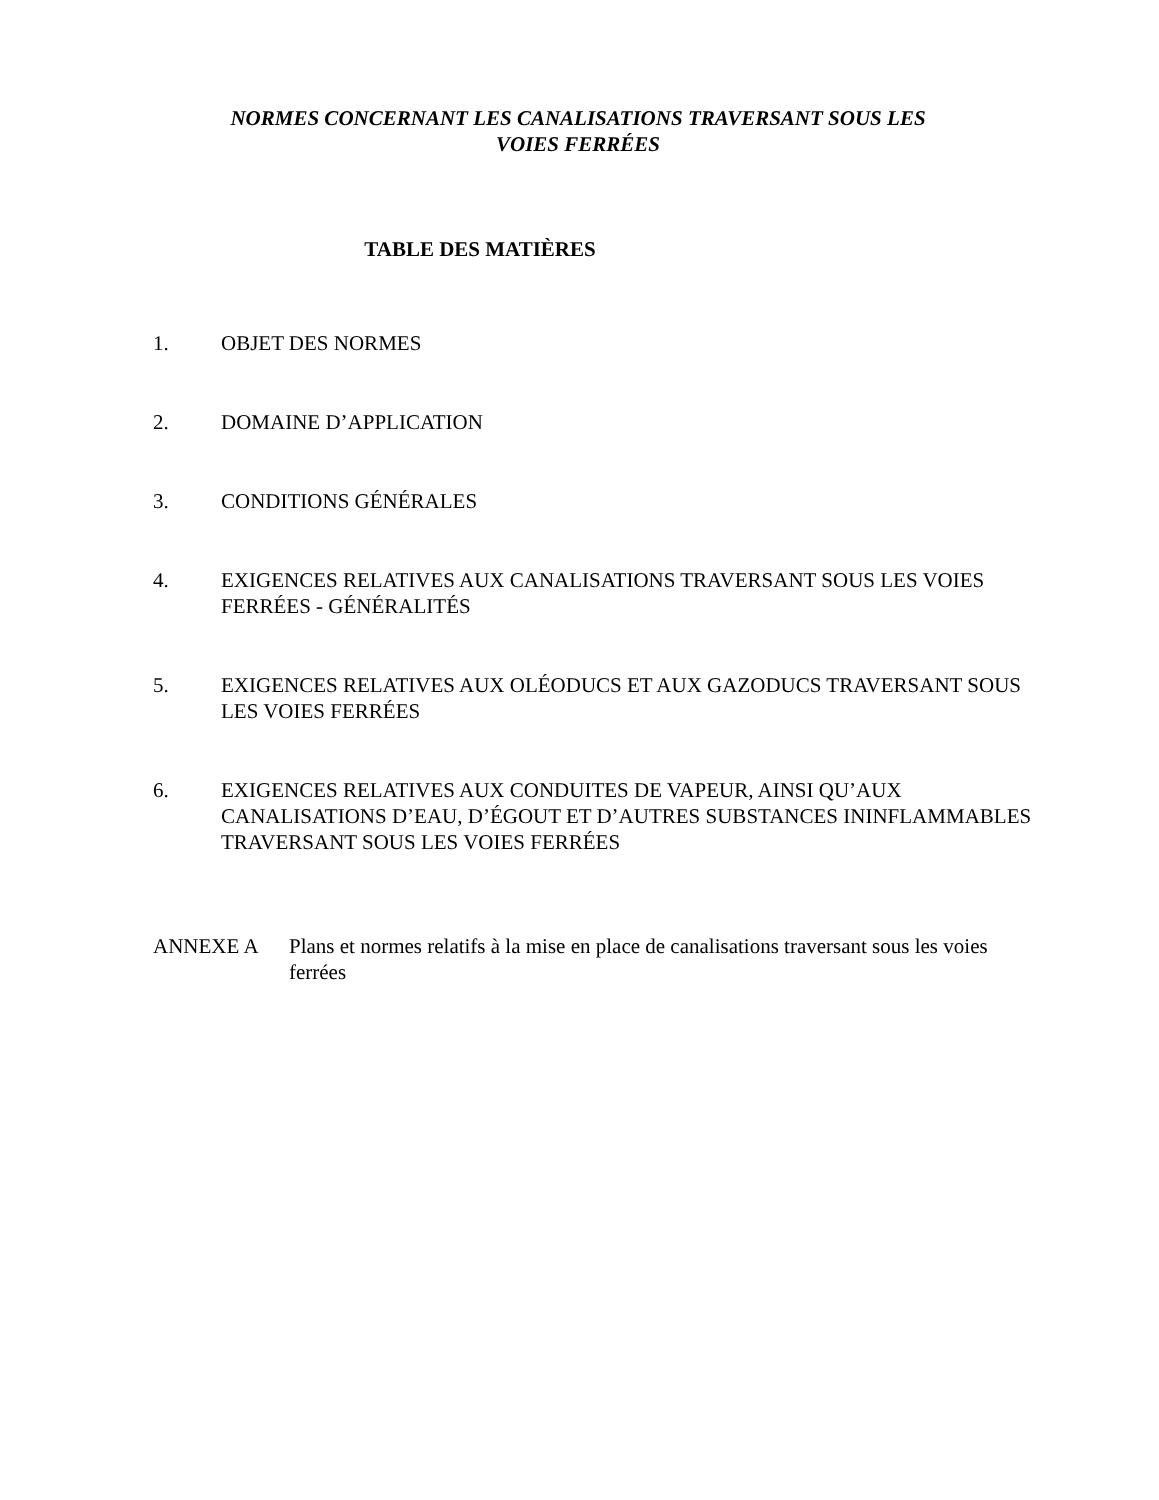NORMES CONCERNANT LES CANALISATIONS TRAVERSANT SOUS LES
VOIES FERRÉES
TABLE DES MATIÈRES
1. OBJET DES NORMES
2. DOMAINE D’APPLICATION
3. CONDITIONS GÉNÉRALES
4. EXIGENCES RELATIVES AUX CANALISATIONS TRAVERSANT SOUS LES VOIES FERRÉES - GÉNÉRALITÉS
5. EXIGENCES RELATIVES AUX OLÉODUCS ET AUX GAZODUCS TRAVERSANT SOUS LES VOIES FERRÉES
6. EXIGENCES RELATIVES AUX CONDUITES DE VAPEUR, AINSI QU’AUX CANALISATIONS D’EAU, D’ÉGOUT ET D’AUTRES SUBSTANCES ININFLAMMABLES TRAVERSANT SOUS LES VOIES FERRÉES
ANNEXE A Plans et normes relatifs à la mise en place de canalisations traversant sous les voies ferrées